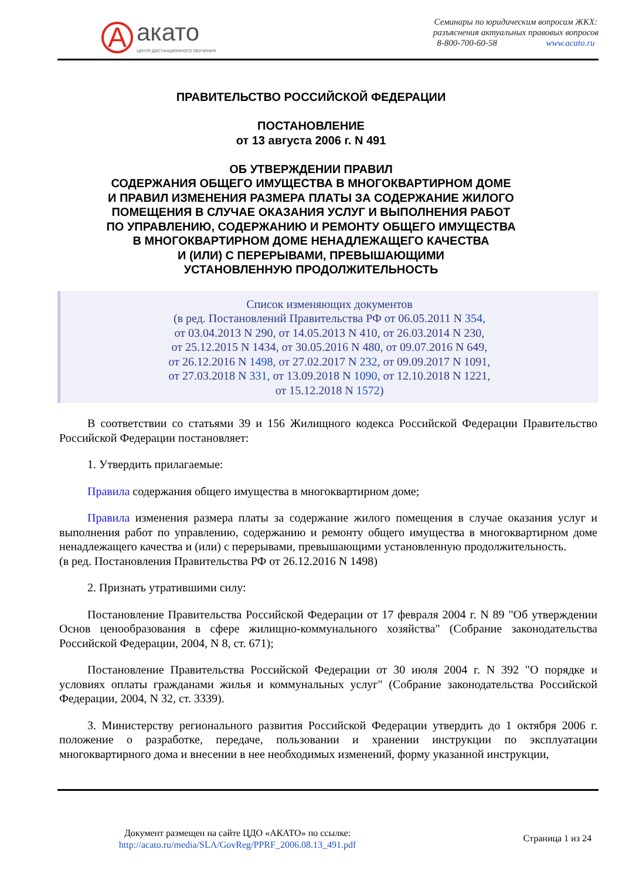A
акато
ЦЕНТР ДИСТАНЦИОННОГО ОБУЧЕНИЯ
Семинары по юридическим вопросам ЖКХ:
разъяснения актуальных правовых вопросов
8-800-700-60-58 www.acato.ru
ПРАВИТЕЛЬСТВО РОССИЙСКОЙ ФЕДЕРАЦИИ
ПОСТАНОВЛЕНИЕ
от 13 августа 2006 г. N 491
ОБ УТВЕРЖДЕНИИ ПРАВИЛ
СОДЕРЖАНИЯ ОБЩЕГО ИМУЩЕСТВА В МНОГОКВАРТИРНОМ ДОМЕ
И ПРАВИЛ ИЗМЕНЕНИЯ РАЗМЕРА ПЛАТЫ ЗА СОДЕРЖАНИЕ ЖИЛОГО
ПОМЕЩЕНИЯ В СЛУЧАЕ ОКАЗАНИЯ УСЛУГ И ВЫПОЛНЕНИЯ РАБОТ
ПО УПРАВЛЕНИЮ, СОДЕРЖАНИЮ И РЕМОНТУ ОБЩЕГО ИМУЩЕСТВА
В МНОГОКВАРТИРНОМ ДОМЕ НЕНАДЛЕЖАЩЕГО КАЧЕСТВА
И (ИЛИ) С ПЕРЕРЫВАМИ, ПРЕВЫШАЮЩИМИ
УСТАНОВЛЕННУЮ ПРОДОЛЖИТЕЛЬНОСТЬ
Список изменяющих документов
(в ред. Постановлений Правительства РФ от 06.05.2011 N 354,
от 03.04.2013 N 290, от 14.05.2013 N 410, от 26.03.2014 N 230,
от 25.12.2015 N 1434, от 30.05.2016 N 480, от 09.07.2016 N 649,
от 26.12.2016 N 1498, от 27.02.2017 N 232, от 09.09.2017 N 1091,
от 27.03.2018 N 331, от 13.09.2018 N 1090, от 12.10.2018 N 1221,
от 15.12.2018 N 1572)
В соответствии со статьями 39 и 156 Жилищного кодекса Российской Федерации Правительство Российской Федерации постановляет:
1. Утвердить прилагаемые:
Правила содержания общего имущества в многоквартирном доме;
Правила изменения размера платы за содержание жилого помещения в случае оказания услуг и выполнения работ по управлению, содержанию и ремонту общего имущества в многоквартирном доме ненадлежащего качества и (или) с перерывами, превышающими установленную продолжительность.
(в ред. Постановления Правительства РФ от 26.12.2016 N 1498)
2. Признать утратившими силу:
Постановление Правительства Российской Федерации от 17 февраля 2004 г. N 89 "Об утверждении Основ ценообразования в сфере жилищно-коммунального хозяйства" (Собрание законодательства Российской Федерации, 2004, N 8, ст. 671);
Постановление Правительства Российской Федерации от 30 июля 2004 г. N 392 "О порядке и условиях оплаты гражданами жилья и коммунальных услуг" (Собрание законодательства Российской Федерации, 2004, N 32, ст. 3339).
3. Министерству регионального развития Российской Федерации утвердить до 1 октября 2006 г. положение о разработке, передаче, пользовании и хранении инструкции по эксплуатации многоквартирного дома и внесении в нее необходимых изменений, форму указанной инструкции,
Документ размещен на сайте ЦДО «АКАТО» по ссылке:
http://acato.ru/media/SLA/GovReg/PPRF_2006.08.13_491.pdf
Страница 1 из 24